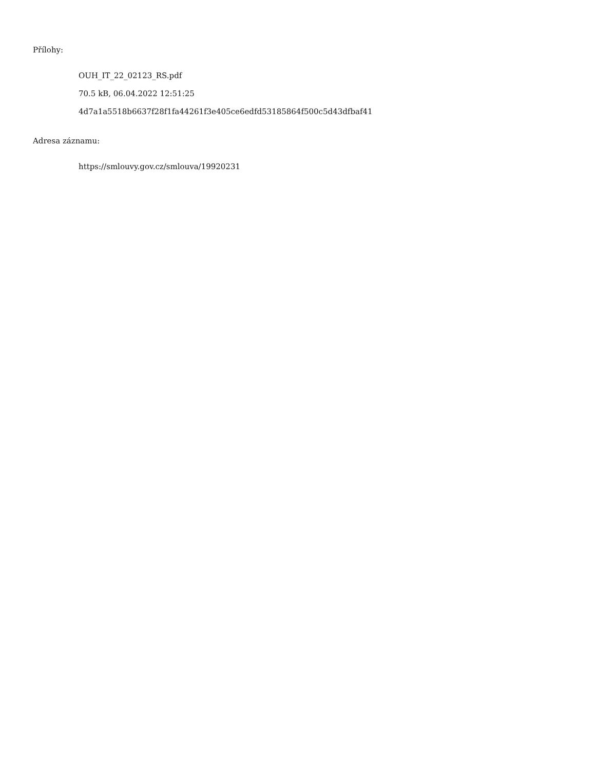Přílohy:
OUH_IT_22_02123_RS.pdf
70.5 kB, 06.04.2022 12:51:25
4d7a1a5518b6637f28f1fa44261f3e405ce6edfd53185864f500c5d43dfbaf41
Adresa záznamu:
https://smlouvy.gov.cz/smlouva/19920231